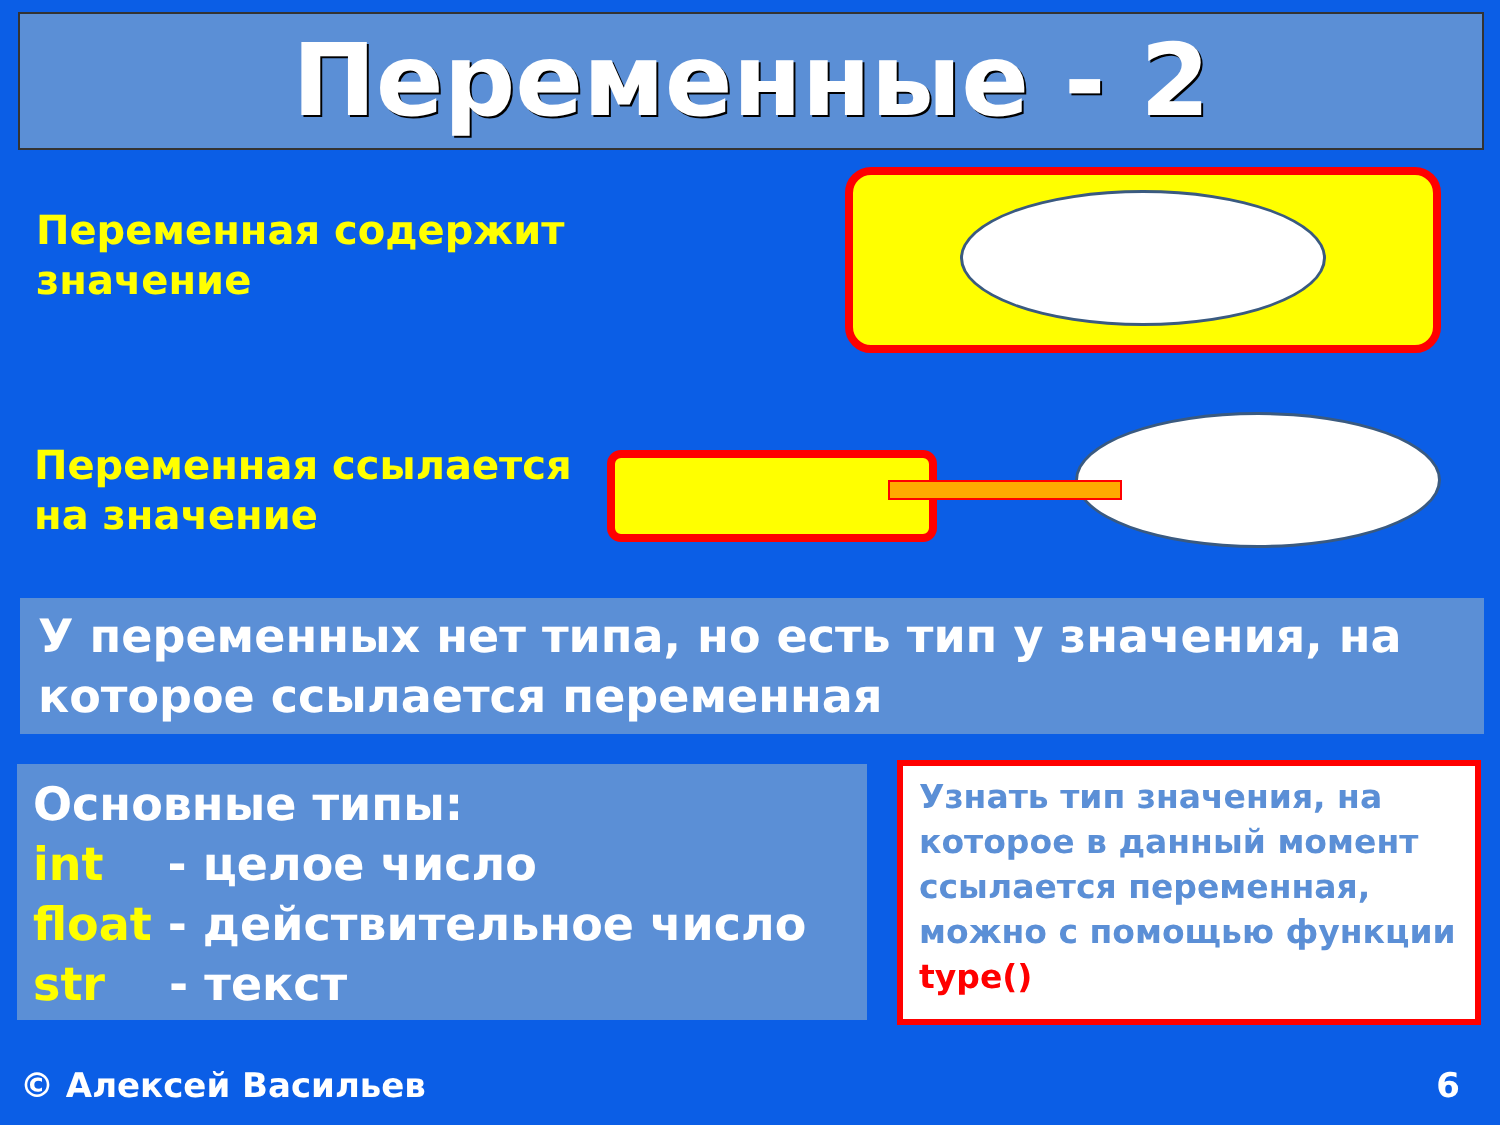Переменные - 2
Переменная содержит
значение
Переменная ссылается
на значение
У переменных нет типа, но есть тип у значения, на которое ссылается переменная
Основные типы:
int - целое число
float - действительное число
str - текст
Узнать тип значения, на которое в данный момент ссылается переменная, можно с помощью функции type()
© Алексей Васильев 6